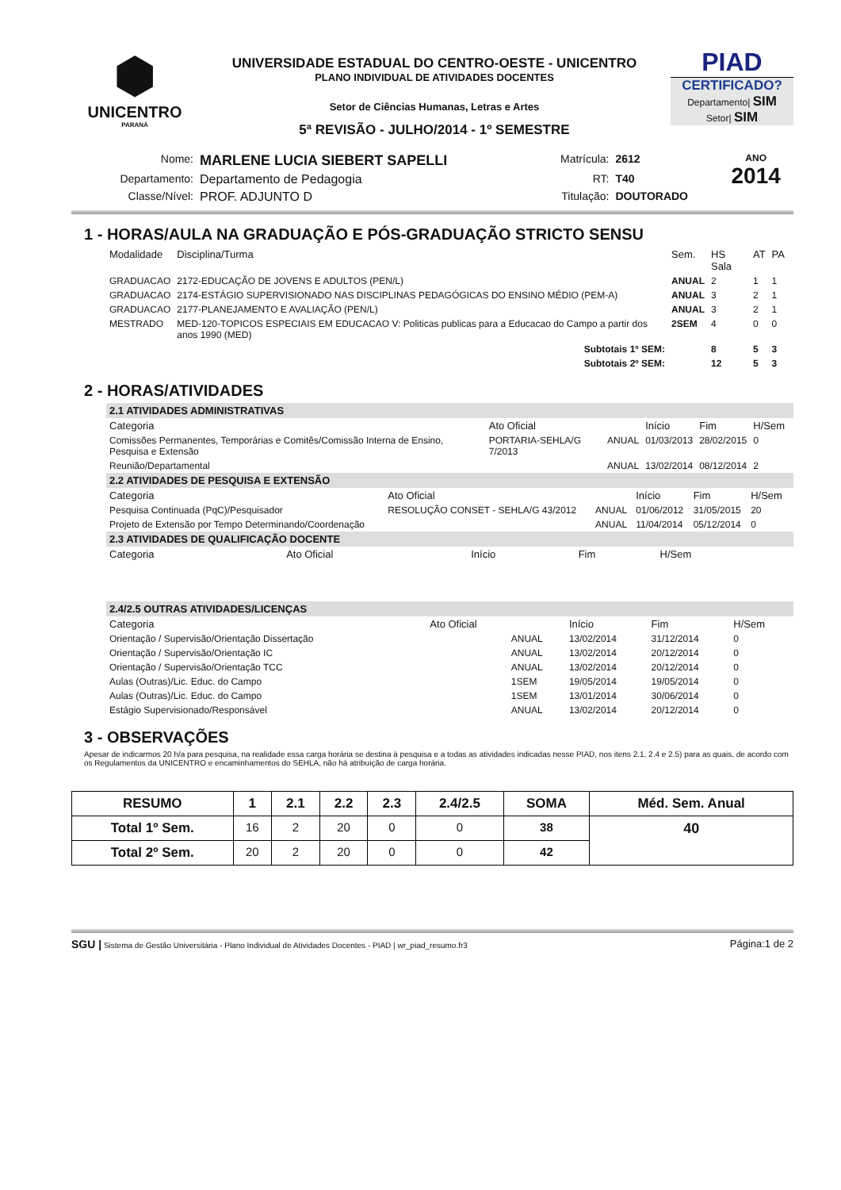⬢
UNICENTRO
PARANÁ
UNIVERSIDADE ESTADUAL DO CENTRO-OESTE - UNICENTRO
PLANO INDIVIDUAL DE ATIVIDADES DOCENTES
Setor de Ciências Humanas, Letras e Artes
5ª REVISÃO - JULHO/2014 - 1º SEMESTRE
PIAD
CERTIFICADO?
Departamento| SIM
Setor| SIM
| Nome: | MARLENE LUCIA SIEBERT SAPELLI | Matrícula: | 2612 | ANO 2014 |
| Departamento: | Departamento de Pedagogia | RT: | T40 | |
| Classe/Nível: | PROF. ADJUNTO D | Titulação: | DOUTORADO | |
1 - HORAS/AULA NA GRADUAÇÃO E PÓS-GRADUAÇÃO STRICTO SENSU
| Modalidade | Disciplina/Turma | Sem. | HS Sala | AT | PA |
| --- | --- | --- | --- | --- | --- |
| GRADUACAO | 2172-EDUCAÇÃO DE JOVENS E ADULTOS (PEN/L) | ANUAL | 2 | 1 | 1 |
| GRADUACAO | 2174-ESTÁGIO SUPERVISIONADO NAS DISCIPLINAS PEDAGÓGICAS DO ENSINO MÉDIO (PEM-A) | ANUAL | 3 | 2 | 1 |
| GRADUACAO | 2177-PLANEJAMENTO E AVALIAÇÃO (PEN/L) | ANUAL | 3 | 2 | 1 |
| MESTRADO | MED-120-TOPICOS ESPECIAIS EM EDUCACAO V: Politicas publicas para a Educacao do Campo a partir dos anos 1990 (MED) | 2SEM | 4 | 0 | 0 |
| | Subtotais 1º SEM: | | 8 | 5 | 3 |
| | Subtotais 2º SEM: | | 12 | 5 | 3 |
2 - HORAS/ATIVIDADES
2.1 ATIVIDADES ADMINISTRATIVAS
| Categoria | Ato Oficial | | Início | Fim | H/Sem |
| --- | --- | --- | --- | --- | --- |
| Comissões Permanentes, Temporárias e Comitês/Comissão Interna de Ensino, Pesquisa e Extensão | PORTARIA-SEHLA/G 7/2013 | ANUAL | 01/03/2013 | 28/02/2015 | 0 |
| Reunião/Departamental | | ANUAL | 13/02/2014 | 08/12/2014 | 2 |
2.2 ATIVIDADES DE PESQUISA E EXTENSÃO
| Categoria | Ato Oficial | | Início | Fim | H/Sem |
| --- | --- | --- | --- | --- | --- |
| Pesquisa Continuada (PqC)/Pesquisador | RESOLUÇÃO CONSET - SEHLA/G 43/2012 | ANUAL | 01/06/2012 | 31/05/2015 | 20 |
| Projeto de Extensão por Tempo Determinando/Coordenação | | ANUAL | 11/04/2014 | 05/12/2014 | 0 |
2.3 ATIVIDADES DE QUALIFICAÇÃO DOCENTE
| Categoria | Ato Oficial | Início | Fim | H/Sem |
| --- | --- | --- | --- | --- |
2.4/2.5 OUTRAS ATIVIDADES/LICENÇAS
| Categoria | Ato Oficial | | Início | Fim | H/Sem |
| --- | --- | --- | --- | --- | --- |
| Orientação / Supervisão/Orientação Dissertação | | ANUAL | 13/02/2014 | 31/12/2014 | 0 |
| Orientação / Supervisão/Orientação IC | | ANUAL | 13/02/2014 | 20/12/2014 | 0 |
| Orientação / Supervisão/Orientação TCC | | ANUAL | 13/02/2014 | 20/12/2014 | 0 |
| Aulas (Outras)/Lic. Educ. do Campo | | 1SEM | 19/05/2014 | 19/05/2014 | 0 |
| Aulas (Outras)/Lic. Educ. do Campo | | 1SEM | 13/01/2014 | 30/06/2014 | 0 |
| Estágio Supervisionado/Responsável | | ANUAL | 13/02/2014 | 20/12/2014 | 0 |
3 - OBSERVAÇÕES
Apesar de indicarmos 20 h/a para pesquisa, na realidade essa carga horária se destina à pesquisa e a todas as atividades indicadas nesse PIAD, nos itens 2.1, 2.4 e 2.5) para as quais, de acordo com os Regulamentos da UNICENTRO e encaminhamentos do SEHLA, não há atribuição de carga horária.
| RESUMO | 1 | 2.1 | 2.2 | 2.3 | 2.4/2.5 | SOMA | Méd. Sem. Anual |
| --- | --- | --- | --- | --- | --- | --- | --- |
| Total 1º Sem. | 16 | 2 | 20 | 0 | 0 | 38 | 40 |
| Total 2º Sem. | 20 | 2 | 20 | 0 | 0 | 42 | |
SGU | Sistema de Gestão Universitária - Plano Individual de Atividades Docentes - PIAD | wr_piad_resumo.fr3 Página:1 de 2